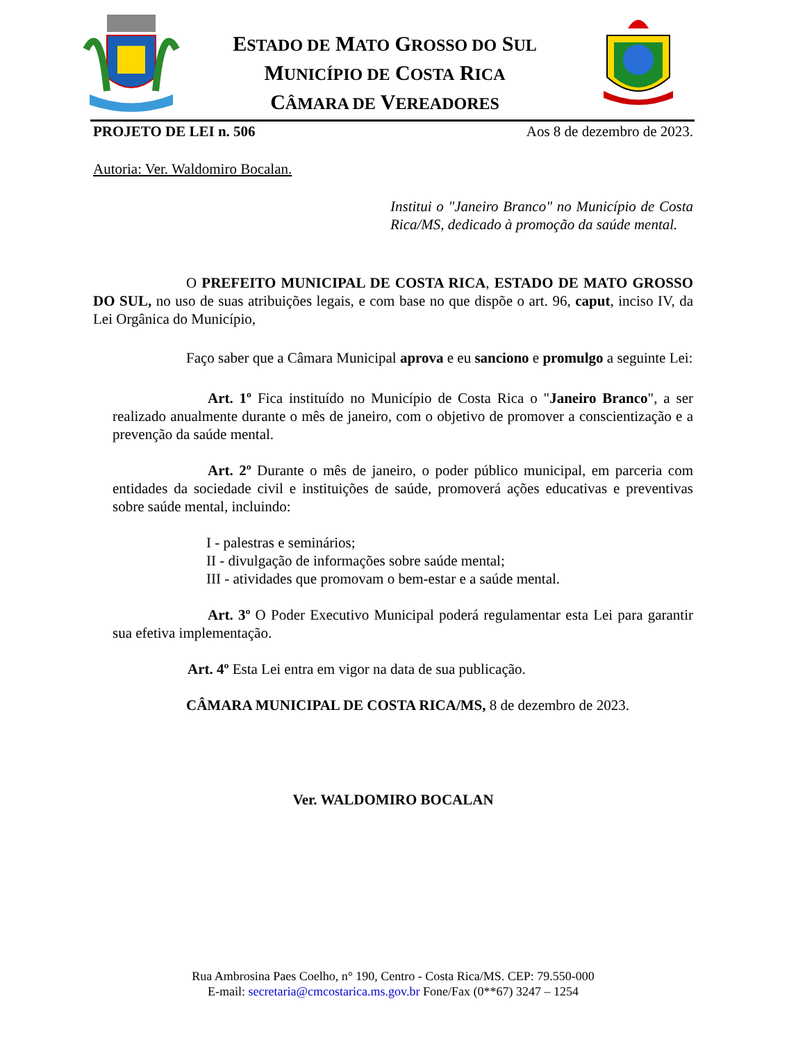ESTADO DE MATO GROSSO DO SUL
MUNICÍPIO DE COSTA RICA
CÂMARA DE VEREADORES
PROJETO DE LEI n. 506 Aos 8 de dezembro de 2023.
Autoria: Ver. Waldomiro Bocalan.
Institui o "Janeiro Branco" no Município de Costa Rica/MS, dedicado à promoção da saúde mental.
O PREFEITO MUNICIPAL DE COSTA RICA, ESTADO DE MATO GROSSO DO SUL, no uso de suas atribuições legais, e com base no que dispõe o art. 96, caput, inciso IV, da Lei Orgânica do Município,
Faço saber que a Câmara Municipal aprova e eu sanciono e promulgo a seguinte Lei:
Art. 1º Fica instituído no Município de Costa Rica o "Janeiro Branco", a ser realizado anualmente durante o mês de janeiro, com o objetivo de promover a conscientização e a prevenção da saúde mental.
Art. 2º Durante o mês de janeiro, o poder público municipal, em parceria com entidades da sociedade civil e instituições de saúde, promoverá ações educativas e preventivas sobre saúde mental, incluindo:
I - palestras e seminários;
II - divulgação de informações sobre saúde mental;
III - atividades que promovam o bem-estar e a saúde mental.
Art. 3º O Poder Executivo Municipal poderá regulamentar esta Lei para garantir sua efetiva implementação.
Art. 4º Esta Lei entra em vigor na data de sua publicação.
CÂMARA MUNICIPAL DE COSTA RICA/MS, 8 de dezembro de 2023.
Ver. WALDOMIRO BOCALAN
Rua Ambrosina Paes Coelho, n° 190, Centro - Costa Rica/MS. CEP: 79.550-000
E-mail: secretaria@cmcostarica.ms.gov.br Fone/Fax (0**67) 3247 – 1254